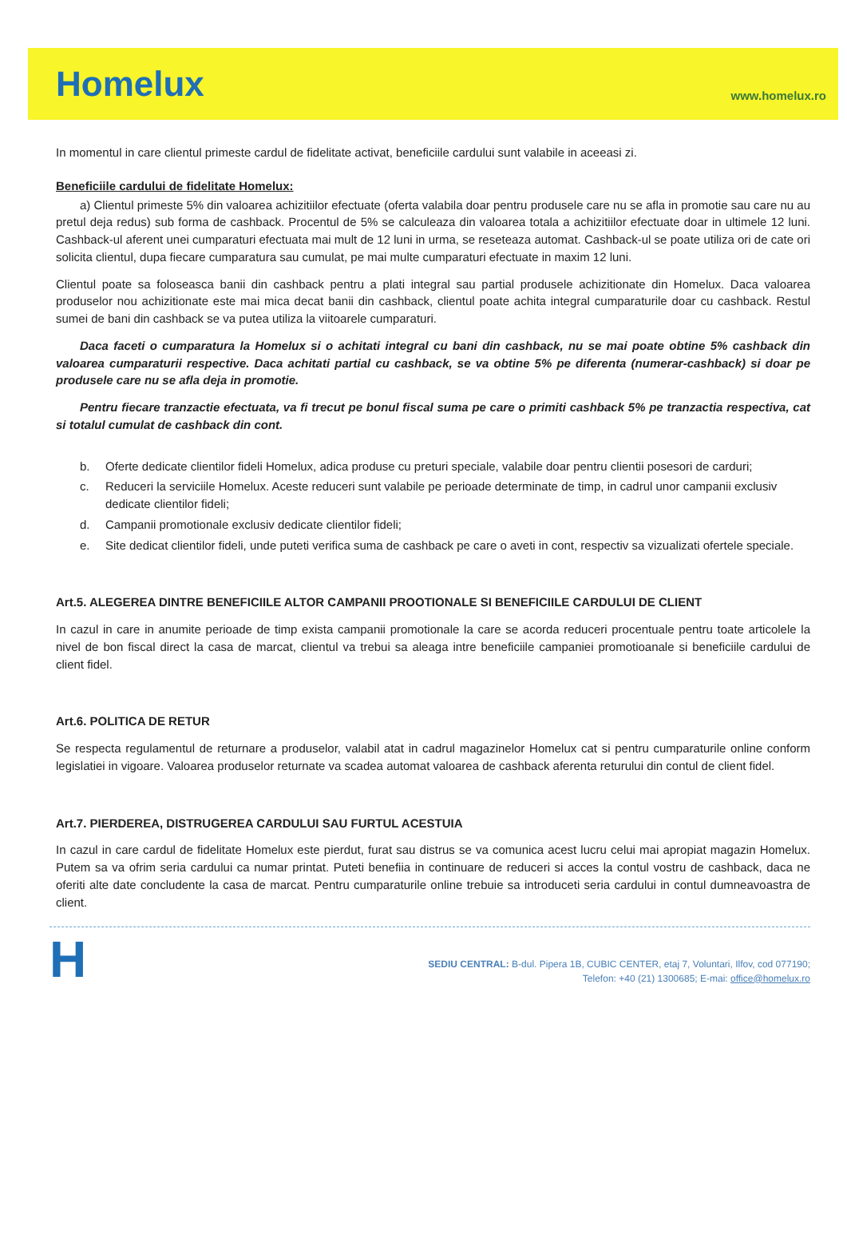Homelux
www.homelux.ro
In momentul in care clientul primeste cardul de fidelitate activat, beneficiile cardului sunt valabile in aceeasi zi.
Beneficiile cardului de fidelitate Homelux:
a) Clientul primeste 5% din valoarea achizitiilor efectuate (oferta valabila doar pentru produsele care nu se afla in promotie sau care nu au pretul deja redus) sub forma de cashback. Procentul de 5% se calculeaza din valoarea totala a achizitiilor efectuate doar in ultimele 12 luni. Cashback-ul aferent unei cumparaturi efectuata mai mult de 12 luni in urma, se reseteaza automat. Cashback-ul se poate utiliza ori de cate ori solicita clientul, dupa fiecare cumparatura sau cumulat, pe mai multe cumparaturi efectuate in maxim 12 luni.
Clientul poate sa foloseasca banii din cashback pentru a plati integral sau partial produsele achizitionate din Homelux. Daca valoarea produselor nou achizitionate este mai mica decat banii din cashback, clientul poate achita integral cumparaturile doar cu cashback. Restul sumei de bani din cashback se va putea utiliza la viitoarele cumparaturi.
Daca faceti o cumparatura la Homelux si o achitati integral cu bani din cashback, nu se mai poate obtine 5% cashback din valoarea cumparaturii respective. Daca achitati partial cu cashback, se va obtine 5% pe diferenta (numerar-cashback) si doar pe produsele care nu se afla deja in promotie.
Pentru fiecare tranzactie efectuata, va fi trecut pe bonul fiscal suma pe care o primiti cashback 5% pe tranzactia respectiva, cat si totalul cumulat de cashback din cont.
b. Oferte dedicate clientilor fideli Homelux, adica produse cu preturi speciale, valabile doar pentru clientii posesori de carduri;
c. Reduceri la serviciile Homelux. Aceste reduceri sunt valabile pe perioade determinate de timp, in cadrul unor campanii exclusiv dedicate clientilor fideli;
d. Campanii promotionale exclusiv dedicate clientilor fideli;
e. Site dedicat clientilor fideli, unde puteti verifica suma de cashback pe care o aveti in cont, respectiv sa vizualizati ofertele speciale.
Art.5. ALEGEREA DINTRE BENEFICIILE ALTOR CAMPANII PROOTIONALE SI BENEFICIILE CARDULUI DE CLIENT
In cazul in care in anumite perioade de timp exista campanii promotionale la care se acorda reduceri procentuale pentru toate articolele la nivel de bon fiscal direct la casa de marcat, clientul va trebui sa aleaga intre beneficiile campaniei promotioanale si beneficiile cardului de client fidel.
Art.6. POLITICA DE RETUR
Se respecta regulamentul de returnare a produselor, valabil atat in cadrul magazinelor Homelux cat si pentru cumparaturile online conform legislatiei in vigoare. Valoarea produselor returnate va scadea automat valoarea de cashback aferenta returului din contul de client fidel.
Art.7. PIERDEREA, DISTRUGEREA CARDULUI SAU FURTUL ACESTUIA
In cazul in care cardul de fidelitate Homelux este pierdut, furat sau distrus se va comunica acest lucru celui mai apropiat magazin Homelux. Putem sa va ofrim seria cardului ca numar printat. Puteti benefiia in continuare de reduceri si acces la contul vostru de cashback, daca ne oferiti alte date concludente la casa de marcat. Pentru cumparaturile online trebuie sa introduceti seria cardului in contul dumneavoastra de client.
H
SEDIU CENTRAL: B-dul. Pipera 1B, CUBIC CENTER, etaj 7, Voluntari, Ilfov, cod 077190;
Telefon: +40 (21) 1300685; E-mai: office@homelux.ro